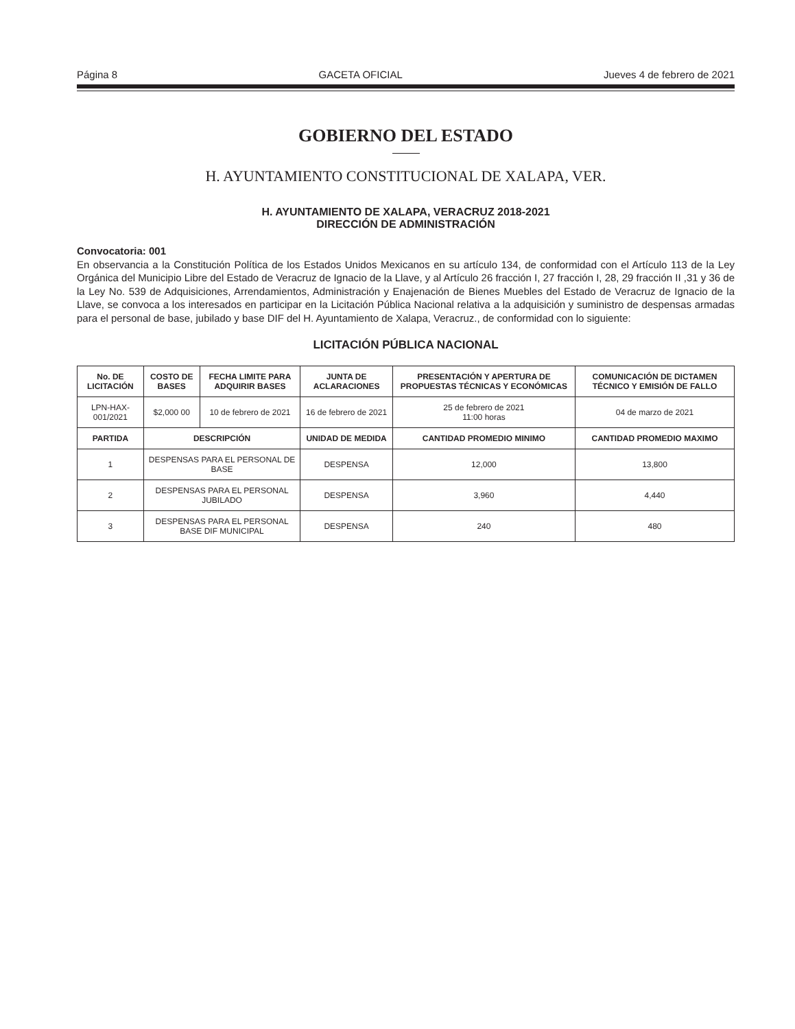Página 8 GACETA OFICIAL Jueves 4 de febrero de 2021
GOBIERNO DEL ESTADO
H. AYUNTAMIENTO CONSTITUCIONAL DE XALAPA, VER.
H. AYUNTAMIENTO DE XALAPA, VERACRUZ 2018-2021
DIRECCIÓN DE ADMINISTRACIÓN
Convocatoria: 001
En observancia a la Constitución Política de los Estados Unidos Mexicanos en su artículo 134, de conformidad con el Artículo 113 de la Ley Orgánica del Municipio Libre del Estado de Veracruz de Ignacio de la Llave, y al Artículo 26 fracción I, 27 fracción I, 28, 29 fracción II ,31 y 36 de la Ley No. 539 de Adquisiciones, Arrendamientos, Administración y Enajenación de Bienes Muebles del Estado de Veracruz de Ignacio de la Llave, se convoca a los interesados en participar en la Licitación Pública Nacional relativa a la adquisición y suministro de despensas armadas para el personal de base, jubilado y base DIF del H. Ayuntamiento de Xalapa, Veracruz., de conformidad con lo siguiente:
LICITACIÓN PÚBLICA NACIONAL
| No. DE LICITACIÓN | COSTO DE BASES | FECHA LIMITE PARA ADQUIRIR BASES | JUNTA DE ACLARACIONES | PRESENTACIÓN Y APERTURA DE PROPUESTAS TÉCNICAS Y ECONÓMICAS | COMUNICACIÓN DE DICTAMEN TÉCNICO Y EMISIÓN DE FALLO |
| --- | --- | --- | --- | --- | --- |
| LPN-HAX- 001/2021 | $2,000 00 | 10 de febrero de 2021 | 16 de febrero de 2021 | 25 de febrero de 2021 11:00 horas | 04 de marzo de 2021 |
| PARTIDA | DESCRIPCIÓN | | UNIDAD DE MEDIDA | CANTIDAD PROMEDIO MINIMO | CANTIDAD PROMEDIO MAXIMO |
| 1 | DESPENSAS PARA EL PERSONAL DE BASE | | DESPENSA | 12,000 | 13,800 |
| 2 | DESPENSAS PARA EL PERSONAL JUBILADO | | DESPENSA | 3,960 | 4,440 |
| 3 | DESPENSAS PARA EL PERSONAL BASE DIF MUNICIPAL | | DESPENSA | 240 | 480 |